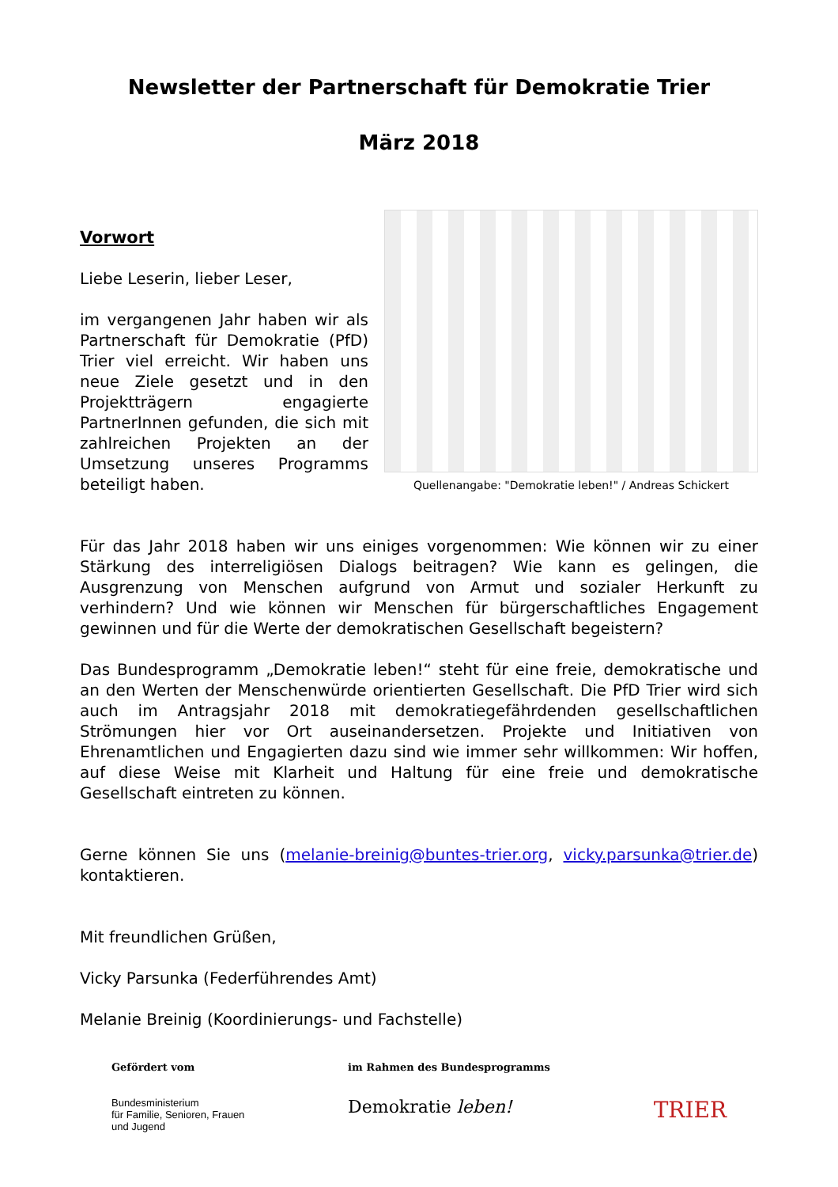Newsletter der Partnerschaft für Demokratie Trier
März 2018
Vorwort
Liebe Leserin, lieber Leser,
im vergangenen Jahr haben wir als Partnerschaft für Demokratie (PfD) Trier viel erreicht. Wir haben uns neue Ziele gesetzt und in den Projektträgern engagierte PartnerInnen gefunden, die sich mit zahlreichen Projekten an der Umsetzung unseres Programms beteiligt haben.
Quellenangabe: "Demokratie leben!" / Andreas Schickert
Für das Jahr 2018 haben wir uns einiges vorgenommen: Wie können wir zu einer Stärkung des interreligiösen Dialogs beitragen? Wie kann es gelingen, die Ausgrenzung von Menschen aufgrund von Armut und sozialer Herkunft zu verhindern? Und wie können wir Menschen für bürgerschaftliches Engagement gewinnen und für die Werte der demokratischen Gesellschaft begeistern?
Das Bundesprogramm „Demokratie leben!“ steht für eine freie, demokratische und an den Werten der Menschenwürde orientierten Gesellschaft. Die PfD Trier wird sich auch im Antragsjahr 2018 mit demokratiegefährdenden gesellschaftlichen Strömungen hier vor Ort auseinandersetzen. Projekte und Initiativen von Ehrenamtlichen und Engagierten dazu sind wie immer sehr willkommen: Wir hoffen, auf diese Weise mit Klarheit und Haltung für eine freie und demokratische Gesellschaft eintreten zu können.
Gerne können Sie uns (melanie-breinig@buntes-trier.org, vicky.parsunka@trier.de) kontaktieren.
Mit freundlichen Grüßen,
Vicky Parsunka (Federführendes Amt)
Melanie Breinig (Koordinierungs- und Fachstelle)
Gefördert vom
Bundesministerium
für Familie, Senioren, Frauen
und Jugend
im Rahmen des Bundesprogramms
Demokratie leben!
TRIER